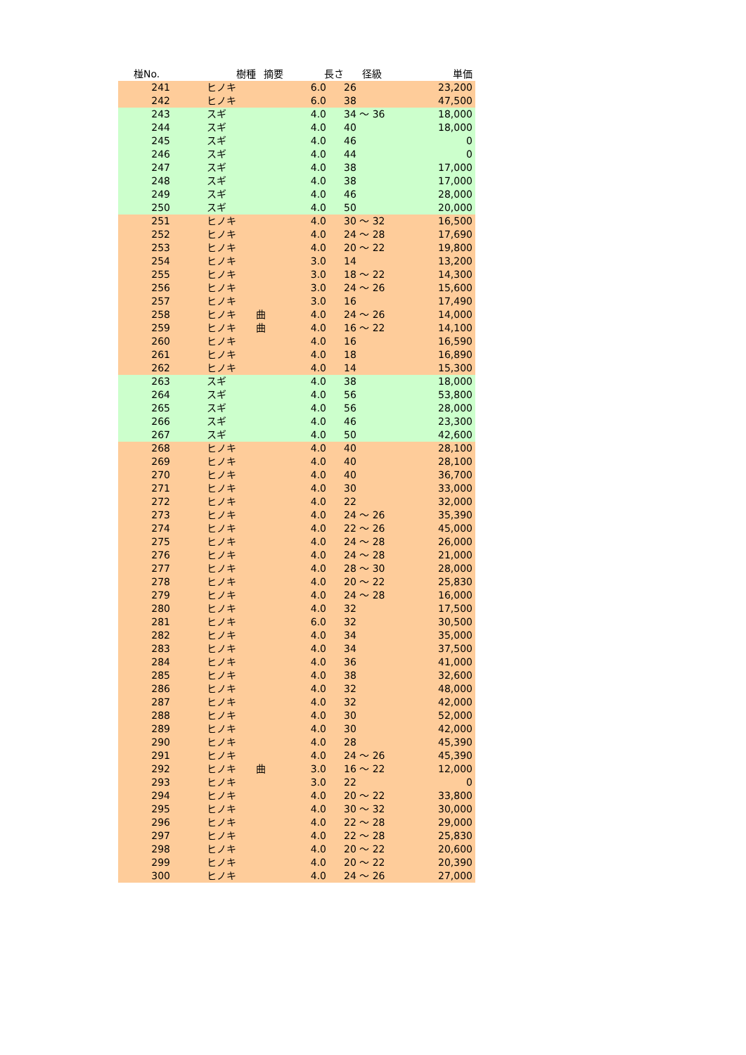| 椪No. | 樹種 | 摘要 | 長さ | 径級 | 単価 |
| --- | --- | --- | --- | --- | --- |
| 241 | ヒノキ | | 6.0 | 26 | 23,200 |
| 242 | ヒノキ | | 6.0 | 38 | 47,500 |
| 243 | スギ | | 4.0 | 34 ～ 36 | 18,000 |
| 244 | スギ | | 4.0 | 40 | 18,000 |
| 245 | スギ | | 4.0 | 46 | 0 |
| 246 | スギ | | 4.0 | 44 | 0 |
| 247 | スギ | | 4.0 | 38 | 17,000 |
| 248 | スギ | | 4.0 | 38 | 17,000 |
| 249 | スギ | | 4.0 | 46 | 28,000 |
| 250 | スギ | | 4.0 | 50 | 20,000 |
| 251 | ヒノキ | | 4.0 | 30 ～ 32 | 16,500 |
| 252 | ヒノキ | | 4.0 | 24 ～ 28 | 17,690 |
| 253 | ヒノキ | | 4.0 | 20 ～ 22 | 19,800 |
| 254 | ヒノキ | | 3.0 | 14 | 13,200 |
| 255 | ヒノキ | | 3.0 | 18 ～ 22 | 14,300 |
| 256 | ヒノキ | | 3.0 | 24 ～ 26 | 15,600 |
| 257 | ヒノキ | | 3.0 | 16 | 17,490 |
| 258 | ヒノキ | 曲 | 4.0 | 24 ～ 26 | 14,000 |
| 259 | ヒノキ | 曲 | 4.0 | 16 ～ 22 | 14,100 |
| 260 | ヒノキ | | 4.0 | 16 | 16,590 |
| 261 | ヒノキ | | 4.0 | 18 | 16,890 |
| 262 | ヒノキ | | 4.0 | 14 | 15,300 |
| 263 | スギ | | 4.0 | 38 | 18,000 |
| 264 | スギ | | 4.0 | 56 | 53,800 |
| 265 | スギ | | 4.0 | 56 | 28,000 |
| 266 | スギ | | 4.0 | 46 | 23,300 |
| 267 | スギ | | 4.0 | 50 | 42,600 |
| 268 | ヒノキ | | 4.0 | 40 | 28,100 |
| 269 | ヒノキ | | 4.0 | 40 | 28,100 |
| 270 | ヒノキ | | 4.0 | 40 | 36,700 |
| 271 | ヒノキ | | 4.0 | 30 | 33,000 |
| 272 | ヒノキ | | 4.0 | 22 | 32,000 |
| 273 | ヒノキ | | 4.0 | 24 ～ 26 | 35,390 |
| 274 | ヒノキ | | 4.0 | 22 ～ 26 | 45,000 |
| 275 | ヒノキ | | 4.0 | 24 ～ 28 | 26,000 |
| 276 | ヒノキ | | 4.0 | 24 ～ 28 | 21,000 |
| 277 | ヒノキ | | 4.0 | 28 ～ 30 | 28,000 |
| 278 | ヒノキ | | 4.0 | 20 ～ 22 | 25,830 |
| 279 | ヒノキ | | 4.0 | 24 ～ 28 | 16,000 |
| 280 | ヒノキ | | 4.0 | 32 | 17,500 |
| 281 | ヒノキ | | 6.0 | 32 | 30,500 |
| 282 | ヒノキ | | 4.0 | 34 | 35,000 |
| 283 | ヒノキ | | 4.0 | 34 | 37,500 |
| 284 | ヒノキ | | 4.0 | 36 | 41,000 |
| 285 | ヒノキ | | 4.0 | 38 | 32,600 |
| 286 | ヒノキ | | 4.0 | 32 | 48,000 |
| 287 | ヒノキ | | 4.0 | 32 | 42,000 |
| 288 | ヒノキ | | 4.0 | 30 | 52,000 |
| 289 | ヒノキ | | 4.0 | 30 | 42,000 |
| 290 | ヒノキ | | 4.0 | 28 | 45,390 |
| 291 | ヒノキ | | 4.0 | 24 ～ 26 | 45,390 |
| 292 | ヒノキ | 曲 | 3.0 | 16 ～ 22 | 12,000 |
| 293 | ヒノキ | | 3.0 | 22 | 0 |
| 294 | ヒノキ | | 4.0 | 20 ～ 22 | 33,800 |
| 295 | ヒノキ | | 4.0 | 30 ～ 32 | 30,000 |
| 296 | ヒノキ | | 4.0 | 22 ～ 28 | 29,000 |
| 297 | ヒノキ | | 4.0 | 22 ～ 28 | 25,830 |
| 298 | ヒノキ | | 4.0 | 20 ～ 22 | 20,600 |
| 299 | ヒノキ | | 4.0 | 20 ～ 22 | 20,390 |
| 300 | ヒノキ | | 4.0 | 24 ～ 26 | 27,000 |